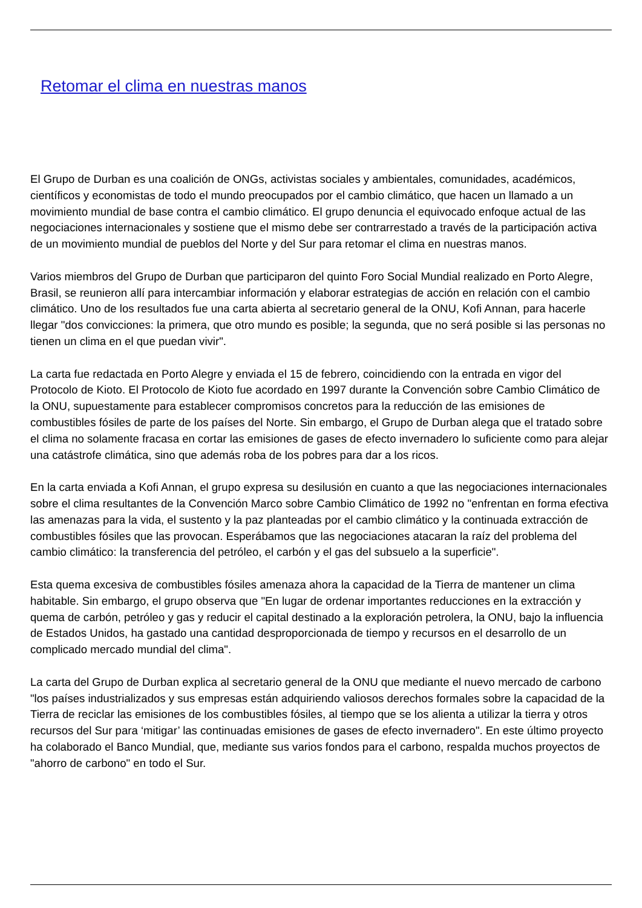Retomar el clima en nuestras manos
El Grupo de Durban es una coalición de ONGs, activistas sociales y ambientales, comunidades, académicos, científicos y economistas de todo el mundo preocupados por el cambio climático, que hacen un llamado a un movimiento mundial de base contra el cambio climático. El grupo denuncia el equivocado enfoque actual de las negociaciones internacionales y sostiene que el mismo debe ser contrarrestado a través de la participación activa de un movimiento mundial de pueblos del Norte y del Sur para retomar el clima en nuestras manos.
Varios miembros del Grupo de Durban que participaron del quinto Foro Social Mundial realizado en Porto Alegre, Brasil, se reunieron allí para intercambiar información y elaborar estrategias de acción en relación con el cambio climático. Uno de los resultados fue una carta abierta al secretario general de la ONU, Kofi Annan, para hacerle llegar "dos convicciones: la primera, que otro mundo es posible; la segunda, que no será posible si las personas no tienen un clima en el que puedan vivir".
La carta fue redactada en Porto Alegre y enviada el 15 de febrero, coincidiendo con la entrada en vigor del Protocolo de Kioto. El Protocolo de Kioto fue acordado en 1997 durante la Convención sobre Cambio Climático de la ONU, supuestamente para establecer compromisos concretos para la reducción de las emisiones de combustibles fósiles de parte de los países del Norte. Sin embargo, el Grupo de Durban alega que el tratado sobre el clima no solamente fracasa en cortar las emisiones de gases de efecto invernadero lo suficiente como para alejar una catástrofe climática, sino que además roba de los pobres para dar a los ricos.
En la carta enviada a Kofi Annan, el grupo expresa su desilusión en cuanto a que las negociaciones internacionales sobre el clima resultantes de la Convención Marco sobre Cambio Climático de 1992 no "enfrentan en forma efectiva las amenazas para la vida, el sustento y la paz planteadas por el cambio climático y la continuada extracción de combustibles fósiles que las provocan. Esperábamos que las negociaciones atacaran la raíz del problema del cambio climático: la transferencia del petróleo, el carbón y el gas del subsuelo a la superficie".
Esta quema excesiva de combustibles fósiles amenaza ahora la capacidad de la Tierra de mantener un clima habitable. Sin embargo, el grupo observa que "En lugar de ordenar importantes reducciones en la extracción y quema de carbón, petróleo y gas y reducir el capital destinado a la exploración petrolera, la ONU, bajo la influencia de Estados Unidos, ha gastado una cantidad desproporcionada de tiempo y recursos en el desarrollo de un complicado mercado mundial del clima".
La carta del Grupo de Durban explica al secretario general de la ONU que mediante el nuevo mercado de carbono "los países industrializados y sus empresas están adquiriendo valiosos derechos formales sobre la capacidad de la Tierra de reciclar las emisiones de los combustibles fósiles, al tiempo que se los alienta a utilizar la tierra y otros recursos del Sur para ‘mitigar’ las continuadas emisiones de gases de efecto invernadero". En este último proyecto ha colaborado el Banco Mundial, que, mediante sus varios fondos para el carbono, respalda muchos proyectos de "ahorro de carbono" en todo el Sur.